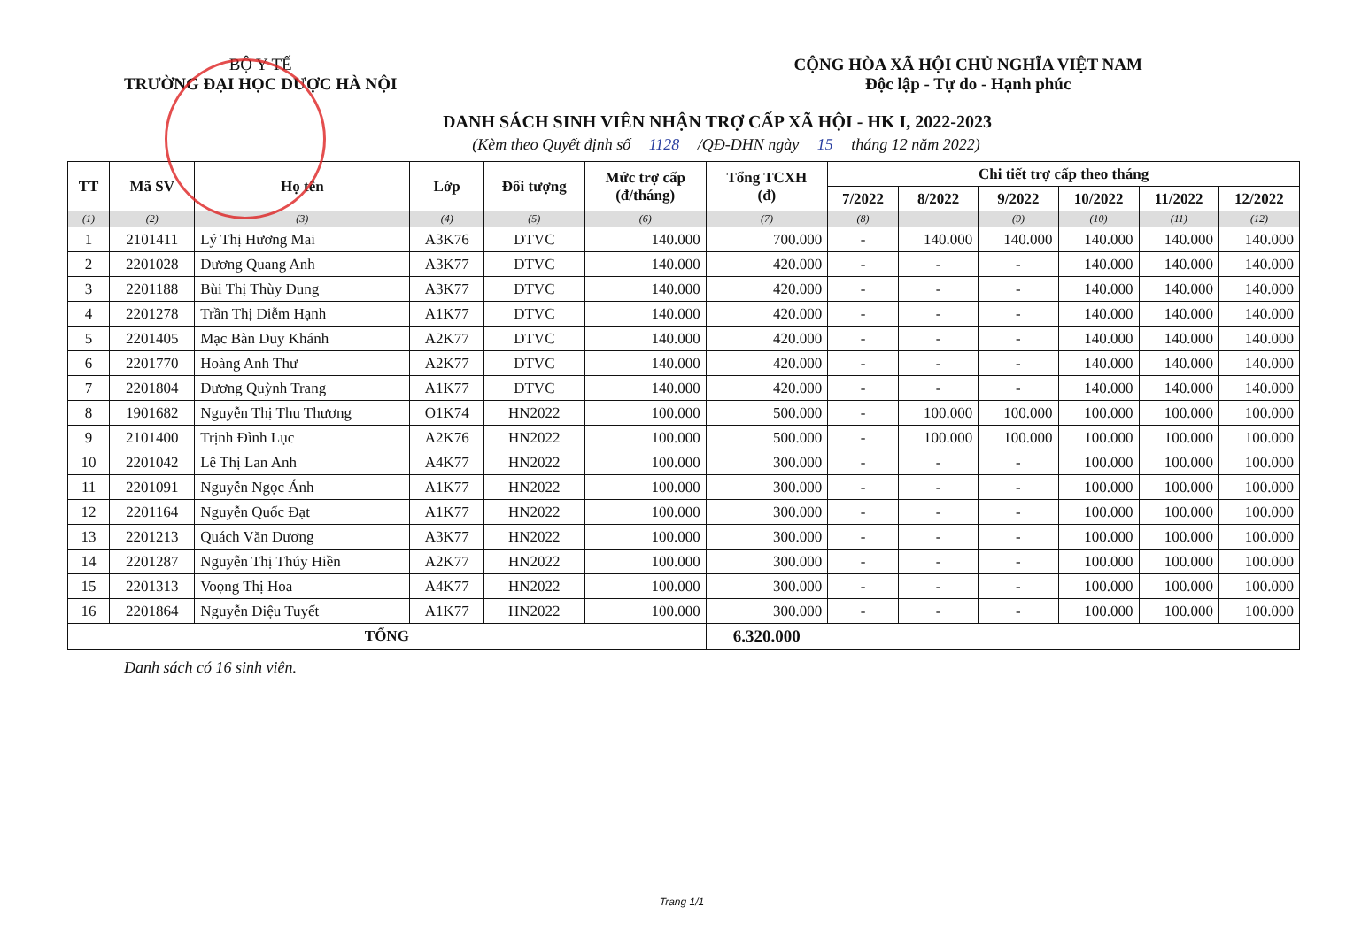BỘ Y TẾ
TRƯỜNG ĐẠI HỌC DƯỢC HÀ NỘI
CỘNG HÒA XÃ HỘI CHỦ NGHĨA VIỆT NAM
Độc lập - Tự do - Hạnh phúc
DANH SÁCH SINH VIÊN NHẬN TRỢ CẤP XÃ HỘI - HK I, 2022-2023
(Kèm theo Quyết định số 1128 /QĐ-DHN ngày 15 tháng 12 năm 2022)
| TT | Mã SV | Họ tên | Lớp | Đối tượng | Mức trợ cấp (đ/tháng) | Tổng TCXH (đ) | Chi tiết trợ cấp theo tháng | | | | | |
| --- | --- | --- | --- | --- | --- | --- | --- | --- | --- | --- | --- | --- |
| | | | | | | | 7/2022 | 8/2022 | 9/2022 | 10/2022 | 11/2022 | 12/2022 |
| (1) | (2) | (3) | (4) | (5) | (6) | (7) | (8) | | (9) | (10) | (11) | (12) |
| 1 | 2101411 | Lý Thị Hương Mai | A3K76 | DTVC | 140.000 | 700.000 | - | 140.000 | 140.000 | 140.000 | 140.000 | 140.000 |
| 2 | 2201028 | Dương Quang Anh | A3K77 | DTVC | 140.000 | 420.000 | - | - | - | 140.000 | 140.000 | 140.000 |
| 3 | 2201188 | Bùi Thị Thùy Dung | A3K77 | DTVC | 140.000 | 420.000 | - | - | - | 140.000 | 140.000 | 140.000 |
| 4 | 2201278 | Trần Thị Diễm Hạnh | A1K77 | DTVC | 140.000 | 420.000 | - | - | - | 140.000 | 140.000 | 140.000 |
| 5 | 2201405 | Mạc Bàn Duy Khánh | A2K77 | DTVC | 140.000 | 420.000 | - | - | - | 140.000 | 140.000 | 140.000 |
| 6 | 2201770 | Hoàng Anh Thư | A2K77 | DTVC | 140.000 | 420.000 | - | - | - | 140.000 | 140.000 | 140.000 |
| 7 | 2201804 | Dương Quỳnh Trang | A1K77 | DTVC | 140.000 | 420.000 | - | - | - | 140.000 | 140.000 | 140.000 |
| 8 | 1901682 | Nguyễn Thị Thu Thương | O1K74 | HN2022 | 100.000 | 500.000 | - | 100.000 | 100.000 | 100.000 | 100.000 | 100.000 |
| 9 | 2101400 | Trịnh Đình Lục | A2K76 | HN2022 | 100.000 | 500.000 | - | 100.000 | 100.000 | 100.000 | 100.000 | 100.000 |
| 10 | 2201042 | Lê Thị Lan Anh | A4K77 | HN2022 | 100.000 | 300.000 | - | - | - | 100.000 | 100.000 | 100.000 |
| 11 | 2201091 | Nguyễn Ngọc Ánh | A1K77 | HN2022 | 100.000 | 300.000 | - | - | - | 100.000 | 100.000 | 100.000 |
| 12 | 2201164 | Nguyễn Quốc Đạt | A1K77 | HN2022 | 100.000 | 300.000 | - | - | - | 100.000 | 100.000 | 100.000 |
| 13 | 2201213 | Quách Văn Dương | A3K77 | HN2022 | 100.000 | 300.000 | - | - | - | 100.000 | 100.000 | 100.000 |
| 14 | 2201287 | Nguyễn Thị Thúy Hiền | A2K77 | HN2022 | 100.000 | 300.000 | - | - | - | 100.000 | 100.000 | 100.000 |
| 15 | 2201313 | Voọng Thị Hoa | A4K77 | HN2022 | 100.000 | 300.000 | - | - | - | 100.000 | 100.000 | 100.000 |
| 16 | 2201864 | Nguyễn Diệu Tuyết | A1K77 | HN2022 | 100.000 | 300.000 | - | - | - | 100.000 | 100.000 | 100.000 |
| TỔNG | | | | | | 6.320.000 | | | | | | |
Danh sách có 16 sinh viên.
Trang 1/1